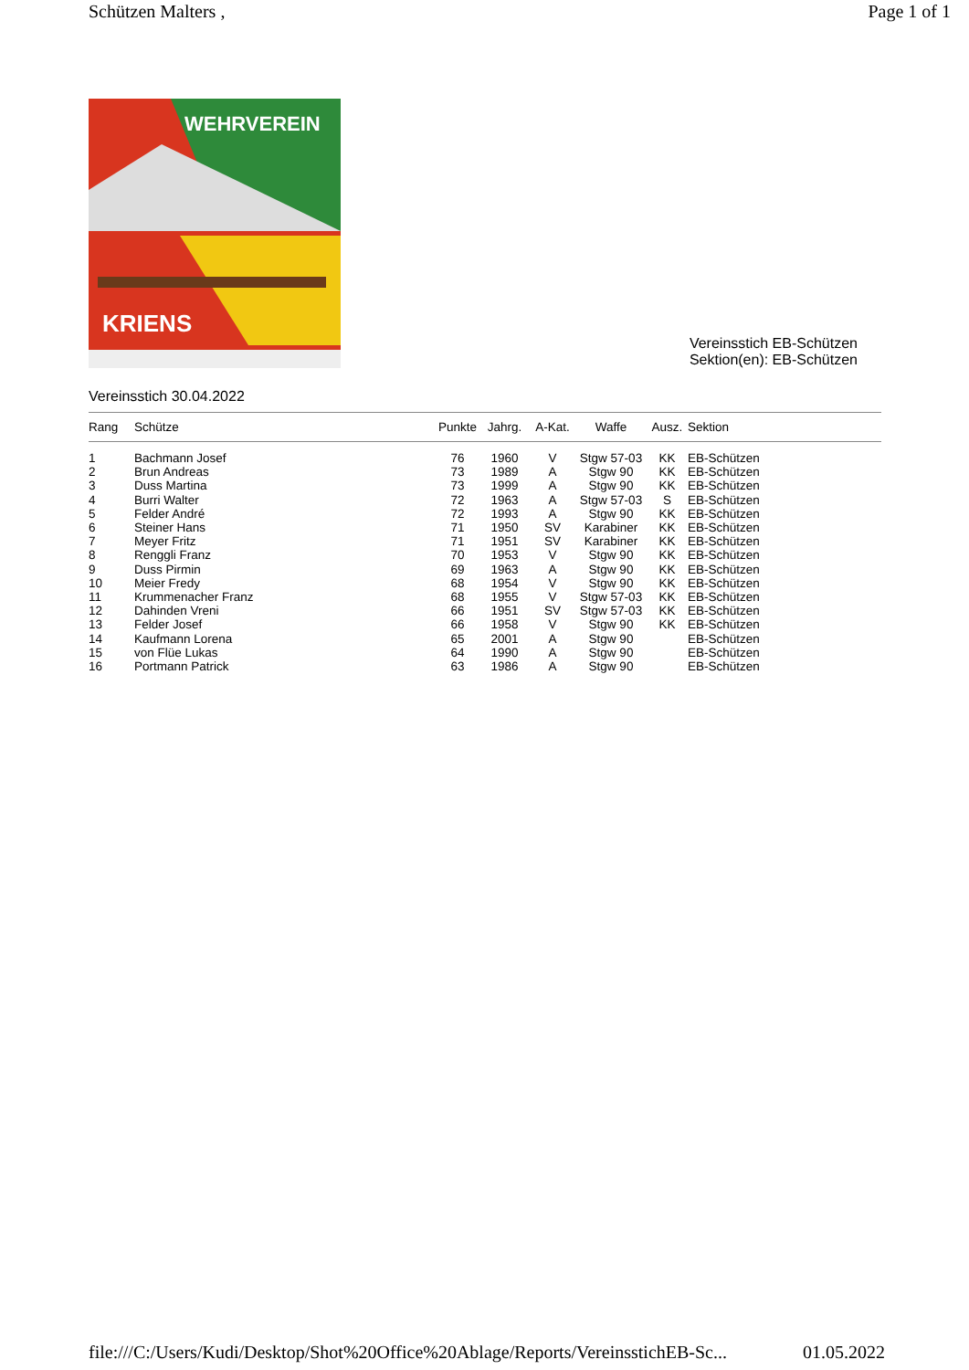Schützen Malters , Page 1 of 1
WEHRVEREIN
KRIENS
Vereinsstich EB-Schützen
Sektion(en): EB-Schützen
Vereinsstich 30.04.2022
| Rang | Schütze | Punkte | Jahrg. | A-Kat. | Waffe | Ausz. | Sektion |
| --- | --- | --- | --- | --- | --- | --- | --- |
| 1 | Bachmann Josef | 76 | 1960 | V | Stgw 57-03 | KK | EB-Schützen |
| 2 | Brun Andreas | 73 | 1989 | A | Stgw 90 | KK | EB-Schützen |
| 3 | Duss Martina | 73 | 1999 | A | Stgw 90 | KK | EB-Schützen |
| 4 | Burri Walter | 72 | 1963 | A | Stgw 57-03 | S | EB-Schützen |
| 5 | Felder André | 72 | 1993 | A | Stgw 90 | KK | EB-Schützen |
| 6 | Steiner Hans | 71 | 1950 | SV | Karabiner | KK | EB-Schützen |
| 7 | Meyer Fritz | 71 | 1951 | SV | Karabiner | KK | EB-Schützen |
| 8 | Renggli Franz | 70 | 1953 | V | Stgw 90 | KK | EB-Schützen |
| 9 | Duss Pirmin | 69 | 1963 | A | Stgw 90 | KK | EB-Schützen |
| 10 | Meier Fredy | 68 | 1954 | V | Stgw 90 | KK | EB-Schützen |
| 11 | Krummenacher Franz | 68 | 1955 | V | Stgw 57-03 | KK | EB-Schützen |
| 12 | Dahinden Vreni | 66 | 1951 | SV | Stgw 57-03 | KK | EB-Schützen |
| 13 | Felder Josef | 66 | 1958 | V | Stgw 90 | KK | EB-Schützen |
| 14 | Kaufmann Lorena | 65 | 2001 | A | Stgw 90 | | EB-Schützen |
| 15 | von Flüe Lukas | 64 | 1990 | A | Stgw 90 | | EB-Schützen |
| 16 | Portmann Patrick | 63 | 1986 | A | Stgw 90 | | EB-Schützen |
file:///C:/Users/Kudi/Desktop/Shot%20Office%20Ablage/Reports/VereinsstichEB-Sc... 01.05.2022